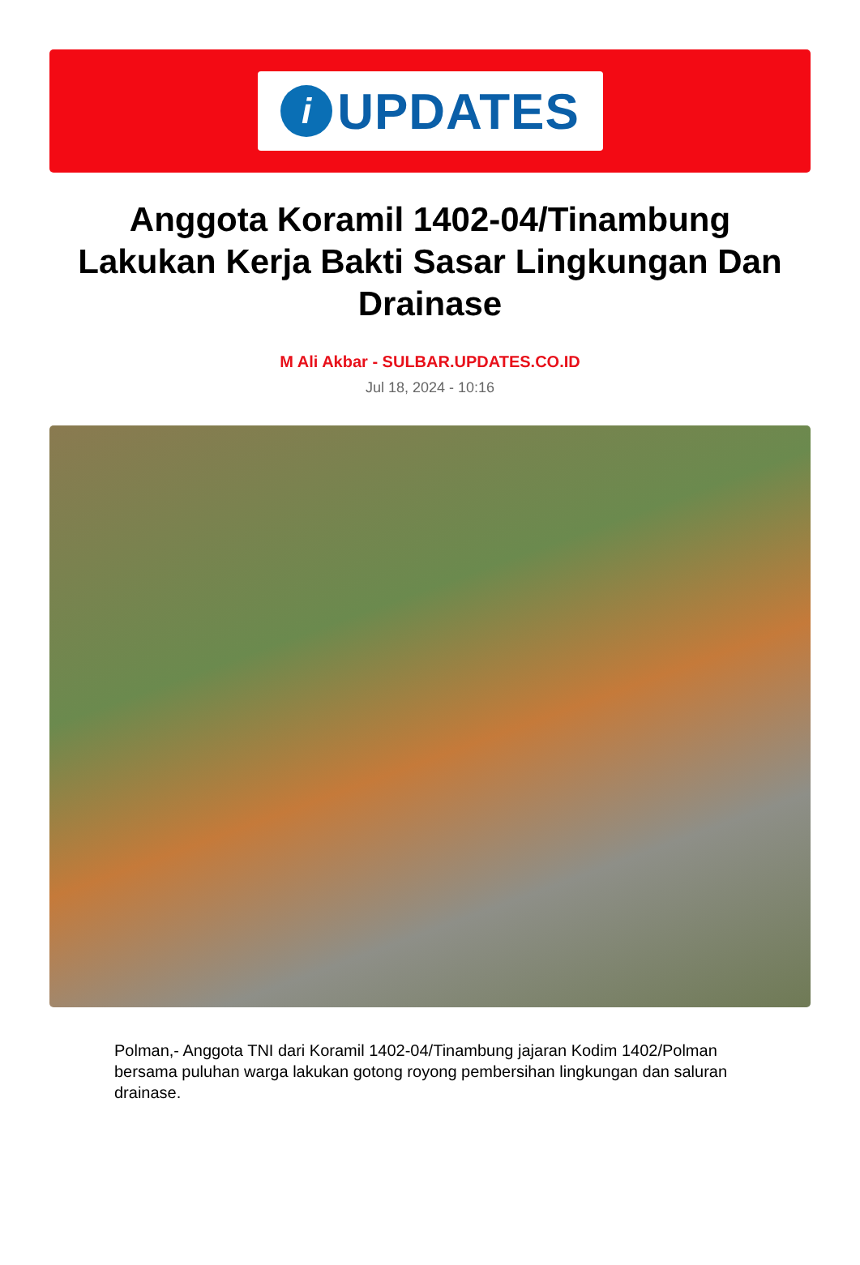i
UPDATES
Anggota Koramil 1402-04/Tinambung Lakukan Kerja Bakti Sasar Lingkungan Dan Drainase
M Ali Akbar - SULBAR.UPDATES.CO.ID
Jul 18, 2024 - 10:16
Polman,- Anggota TNI dari Koramil 1402-04/Tinambung jajaran Kodim 1402/Polman bersama puluhan warga lakukan gotong royong pembersihan lingkungan dan saluran drainase.